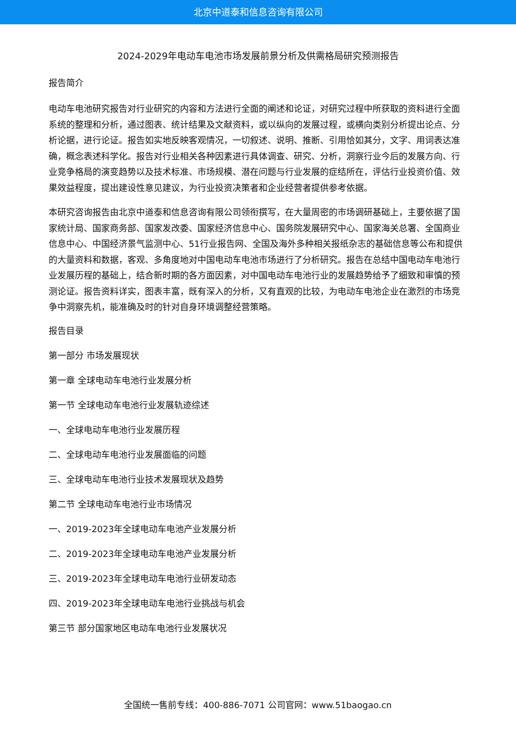北京中道泰和信息咨询有限公司
2024-2029年电动车电池市场发展前景分析及供需格局研究预测报告
报告简介
电动车电池研究报告对行业研究的内容和方法进行全面的阐述和论证，对研究过程中所获取的资料进行全面系统的整理和分析，通过图表、统计结果及文献资料，或以纵向的发展过程，或横向类别分析提出论点、分析论据，进行论证。报告如实地反映客观情况，一切叙述、说明、推断、引用恰如其分，文字、用词表达准确，概念表述科学化。报告对行业相关各种因素进行具体调查、研究、分析，洞察行业今后的发展方向、行业竞争格局的演变趋势以及技术标准、市场规模、潜在问题与行业发展的症结所在，评估行业投资价值、效果效益程度，提出建设性意见建议，为行业投资决策者和企业经营者提供参考依据。
本研究咨询报告由北京中道泰和信息咨询有限公司领衔撰写，在大量周密的市场调研基础上，主要依据了国家统计局、国家商务部、国家发改委、国家经济信息中心、国务院发展研究中心、国家海关总署、全国商业信息中心、中国经济景气监测中心、51行业报告网、全国及海外多种相关报纸杂志的基础信息等公布和提供的大量资料和数据，客观、多角度地对中国电动车电池市场进行了分析研究。报告在总结中国电动车电池行业发展历程的基础上，结合新时期的各方面因素，对中国电动车电池行业的发展趋势给予了细致和审慎的预测论证。报告资料详实，图表丰富，既有深入的分析，又有直观的比较，为电动车电池企业在激烈的市场竞争中洞察先机，能准确及时的针对自身环境调整经营策略。
报告目录
第一部分 市场发展现状
第一章 全球电动车电池行业发展分析
第一节 全球电动车电池行业发展轨迹综述
一、全球电动车电池行业发展历程
二、全球电动车电池行业发展面临的问题
三、全球电动车电池行业技术发展现状及趋势
第二节 全球电动车电池行业市场情况
一、2019-2023年全球电动车电池产业发展分析
二、2019-2023年全球电动车电池产业发展分析
三、2019-2023年全球电动车电池行业研发动态
四、2019-2023年全球电动车电池行业挑战与机会
第三节 部分国家地区电动车电池行业发展状况
全国统一售前专线：400-886-7071 公司官网：www.51baogao.cn